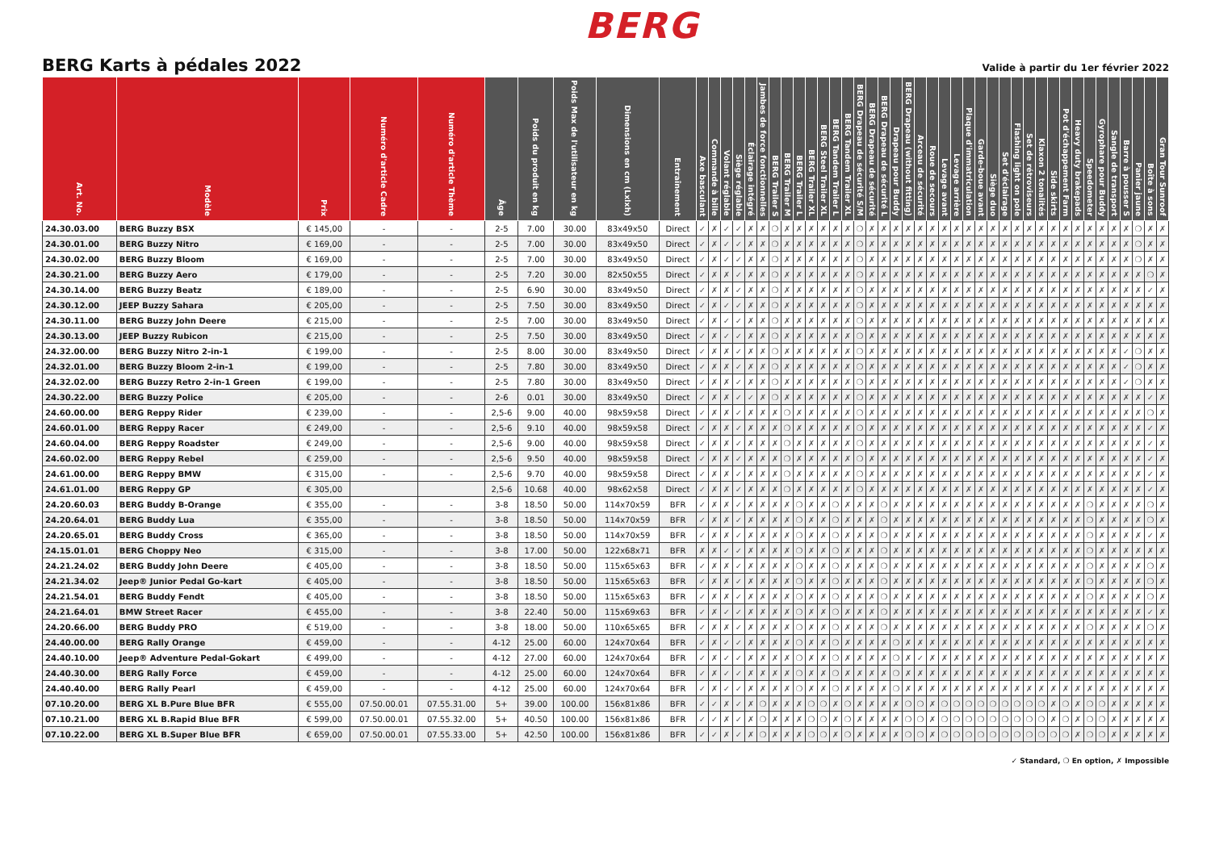BERG Karts à pédales 2022
BERG
Valide à partir du 1er février 2022
| Art. No. | Modèle | Prix | Numéro d'article Cadre | Numéro d'article Thème | Âge | Poids du produit en kg | Poids Max de l'utilisateur en kg | Dimensions en cm (Lxlxh) | Entraînement | Axe basculant | Commande à bille | Volant réglable | Siège réglable | Éclairage intégré | Jambes de force fonctionnelles | BERG Trailer S | BERG Trailer M | BERG Trailer L | BERG Trailer XL | BERG Steel Trailer XL | BERG Tandem Trailer L | BERG Tandem Trailer XL | BERG Drapeau de sécurité S/M | BERG Drapeau de sécurité | BERG Drapeau de sécurité L | Drapeau pour Buddy | BERG Drapeau (without fitting) | Arceau de sécurité | Roue de secours | Levage avant | Levage arrière | Plaque d'immatriculation | Garde-boue avant | Siège duo | Set d'éclairage | Flashing light on pole | Set de rétroviseurs | Klaxon 2 tonalités | Side skirts | Pot d'échappement Farm | Heavy duty brakepads | Speedometer | Gyrophare pour Buddy | Sangle de transport | Barre à pousser S | Panier jaune | Boîte à sons | Gran Tour Sunroof |
| --- | --- | --- | --- | --- | --- | --- | --- | --- | --- | --- | --- | --- | --- | --- | --- | --- | --- | --- | --- | --- | --- | --- | --- | --- | --- | --- | --- | --- | --- | --- | --- | --- | --- | --- | --- | --- | --- | --- | --- | --- | --- | --- | --- | --- | --- | --- | --- | --- |
| 24.30.03.00 | BERG Buzzy BSX | € 145,00 | - | - | 2-5 | 7.00 | 30.00 | 83x49x50 | Direct | ✓ | ✗ | ✓ | ✓ | ✗ | ✗ | ❍ | ✗ | ✗ | ✗ | ✗ | ✗ | ✗ | ❍ | ✗ | ✗ | ✗ | ✗ | ✗ | ✗ | ✗ | ✗ | ✗ | ✗ | ✗ | ✗ | ✗ | ✗ | ✗ | ✗ | ✗ | ✗ | ✗ | ✗ | ✗ | ✗ | ❍ | ✗ | ✗ |
| 24.30.01.00 | BERG Buzzy Nitro | € 169,00 | - | - | 2-5 | 7.00 | 30.00 | 83x49x50 | Direct | ✓ | ✗ | ✓ | ✓ | ✗ | ✗ | ❍ | ✗ | ✗ | ✗ | ✗ | ✗ | ✗ | ❍ | ✗ | ✗ | ✗ | ✗ | ✗ | ✗ | ✗ | ✗ | ✗ | ✗ | ✗ | ✗ | ✗ | ✗ | ✗ | ✗ | ✗ | ✗ | ✗ | ✗ | ✗ | ✗ | ❍ | ✗ | ✗ |
| 24.30.02.00 | BERG Buzzy Bloom | € 169,00 | - | - | 2-5 | 7.00 | 30.00 | 83x49x50 | Direct | ✓ | ✗ | ✓ | ✓ | ✗ | ✗ | ❍ | ✗ | ✗ | ✗ | ✗ | ✗ | ✗ | ❍ | ✗ | ✗ | ✗ | ✗ | ✗ | ✗ | ✗ | ✗ | ✗ | ✗ | ✗ | ✗ | ✗ | ✗ | ✗ | ✗ | ✗ | ✗ | ✗ | ✗ | ✗ | ✗ | ❍ | ✗ | ✗ |
| 24.30.21.00 | BERG Buzzy Aero | € 179,00 | - | - | 2-5 | 7.20 | 30.00 | 82x50x55 | Direct | ✓ | ✗ | ✗ | ✓ | ✗ | ✗ | ❍ | ✗ | ✗ | ✗ | ✗ | ✗ | ✗ | ❍ | ✗ | ✗ | ✗ | ✗ | ✗ | ✗ | ✗ | ✗ | ✗ | ✗ | ✗ | ✗ | ✗ | ✗ | ✗ | ✗ | ✗ | ✗ | ✗ | ✗ | ✗ | ✗ | ✗ | ❍ | ✗ |
| 24.30.14.00 | BERG Buzzy Beatz | € 189,00 | - | - | 2-5 | 6.90 | 30.00 | 83x49x50 | Direct | ✓ | ✗ | ✗ | ✓ | ✗ | ✗ | ❍ | ✗ | ✗ | ✗ | ✗ | ✗ | ✗ | ❍ | ✗ | ✗ | ✗ | ✗ | ✗ | ✗ | ✗ | ✗ | ✗ | ✗ | ✗ | ✗ | ✗ | ✗ | ✗ | ✗ | ✗ | ✗ | ✗ | ✗ | ✗ | ✗ | ✗ | ✓ | ✗ |
| 24.30.12.00 | JEEP Buzzy Sahara | € 205,00 | - | - | 2-5 | 7.50 | 30.00 | 83x49x50 | Direct | ✓ | ✗ | ✓ | ✓ | ✗ | ✗ | ❍ | ✗ | ✗ | ✗ | ✗ | ✗ | ✗ | ❍ | ✗ | ✗ | ✗ | ✗ | ✗ | ✗ | ✗ | ✗ | ✗ | ✗ | ✗ | ✗ | ✗ | ✗ | ✗ | ✗ | ✗ | ✗ | ✗ | ✗ | ✗ | ✗ | ✗ | ✗ | ✗ |
| 24.30.11.00 | BERG Buzzy John Deere | € 215,00 | - | - | 2-5 | 7.00 | 30.00 | 83x49x50 | Direct | ✓ | ✗ | ✓ | ✓ | ✗ | ✗ | ❍ | ✗ | ✗ | ✗ | ✗ | ✗ | ✗ | ❍ | ✗ | ✗ | ✗ | ✗ | ✗ | ✗ | ✗ | ✗ | ✗ | ✗ | ✗ | ✗ | ✗ | ✗ | ✗ | ✗ | ✗ | ✗ | ✗ | ✗ | ✗ | ✗ | ✗ | ✗ | ✗ |
| 24.30.13.00 | JEEP Buzzy Rubicon | € 215,00 | - | - | 2-5 | 7.50 | 30.00 | 83x49x50 | Direct | ✓ | ✗ | ✓ | ✓ | ✗ | ✗ | ❍ | ✗ | ✗ | ✗ | ✗ | ✗ | ✗ | ❍ | ✗ | ✗ | ✗ | ✗ | ✗ | ✗ | ✗ | ✗ | ✗ | ✗ | ✗ | ✗ | ✗ | ✗ | ✗ | ✗ | ✗ | ✗ | ✗ | ✗ | ✗ | ✗ | ✗ | ✗ | ✗ |
| 24.32.00.00 | BERG Buzzy Nitro 2-in-1 | € 199,00 | - | - | 2-5 | 8.00 | 30.00 | 83x49x50 | Direct | ✓ | ✗ | ✗ | ✓ | ✗ | ✗ | ❍ | ✗ | ✗ | ✗ | ✗ | ✗ | ✗ | ❍ | ✗ | ✗ | ✗ | ✗ | ✗ | ✗ | ✗ | ✗ | ✗ | ✗ | ✗ | ✗ | ✗ | ✗ | ✗ | ✗ | ✗ | ✗ | ✗ | ✗ | ✗ | ✓ | ❍ | ✗ | ✗ |
| 24.32.01.00 | BERG Buzzy Bloom 2-in-1 | € 199,00 | - | - | 2-5 | 7.80 | 30.00 | 83x49x50 | Direct | ✓ | ✗ | ✗ | ✓ | ✗ | ✗ | ❍ | ✗ | ✗ | ✗ | ✗ | ✗ | ✗ | ❍ | ✗ | ✗ | ✗ | ✗ | ✗ | ✗ | ✗ | ✗ | ✗ | ✗ | ✗ | ✗ | ✗ | ✗ | ✗ | ✗ | ✗ | ✗ | ✗ | ✗ | ✗ | ✓ | ❍ | ✗ | ✗ |
| 24.32.02.00 | BERG Buzzy Retro 2-in-1 Green | € 199,00 | - | - | 2-5 | 7.80 | 30.00 | 83x49x50 | Direct | ✓ | ✗ | ✗ | ✓ | ✗ | ✗ | ❍ | ✗ | ✗ | ✗ | ✗ | ✗ | ✗ | ❍ | ✗ | ✗ | ✗ | ✗ | ✗ | ✗ | ✗ | ✗ | ✗ | ✗ | ✗ | ✗ | ✗ | ✗ | ✗ | ✗ | ✗ | ✗ | ✗ | ✗ | ✗ | ✓ | ❍ | ✗ | ✗ |
| 24.30.22.00 | BERG Buzzy Police | € 205,00 | - | - | 2-6 | 0.01 | 30.00 | 83x49x50 | Direct | ✓ | ✗ | ✗ | ✓ | ✓ | ✗ | ❍ | ✗ | ✗ | ✗ | ✗ | ✗ | ✗ | ❍ | ✗ | ✗ | ✗ | ✗ | ✗ | ✗ | ✗ | ✗ | ✗ | ✗ | ✗ | ✗ | ✗ | ✗ | ✗ | ✗ | ✗ | ✗ | ✗ | ✗ | ✗ | ✗ | ✗ | ✓ | ✗ |
| 24.60.00.00 | BERG Reppy Rider | € 239,00 | - | - | 2,5-6 | 9.00 | 40.00 | 98x59x58 | Direct | ✓ | ✗ | ✗ | ✓ | ✗ | ✗ | ✗ | ❍ | ✗ | ✗ | ✗ | ✗ | ✗ | ❍ | ✗ | ✗ | ✗ | ✗ | ✗ | ✗ | ✗ | ✗ | ✗ | ✗ | ✗ | ✗ | ✗ | ✗ | ✗ | ✗ | ✗ | ✗ | ✗ | ✗ | ✗ | ✗ | ✗ | ❍ | ✗ |
| 24.60.01.00 | BERG Reppy Racer | € 249,00 | - | - | 2,5-6 | 9.10 | 40.00 | 98x59x58 | Direct | ✓ | ✗ | ✗ | ✓ | ✗ | ✗ | ✗ | ❍ | ✗ | ✗ | ✗ | ✗ | ✗ | ❍ | ✗ | ✗ | ✗ | ✗ | ✗ | ✗ | ✗ | ✗ | ✗ | ✗ | ✗ | ✗ | ✗ | ✗ | ✗ | ✗ | ✗ | ✗ | ✗ | ✗ | ✗ | ✗ | ✗ | ✓ | ✗ |
| 24.60.04.00 | BERG Reppy Roadster | € 249,00 | - | - | 2,5-6 | 9.00 | 40.00 | 98x59x58 | Direct | ✓ | ✗ | ✗ | ✓ | ✗ | ✗ | ✗ | ❍ | ✗ | ✗ | ✗ | ✗ | ✗ | ❍ | ✗ | ✗ | ✗ | ✗ | ✗ | ✗ | ✗ | ✗ | ✗ | ✗ | ✗ | ✗ | ✗ | ✗ | ✗ | ✗ | ✗ | ✗ | ✗ | ✗ | ✗ | ✗ | ✗ | ✓ | ✗ |
| 24.60.02.00 | BERG Reppy Rebel | € 259,00 | - | - | 2,5-6 | 9.50 | 40.00 | 98x59x58 | Direct | ✓ | ✗ | ✗ | ✓ | ✗ | ✗ | ✗ | ❍ | ✗ | ✗ | ✗ | ✗ | ✗ | ❍ | ✗ | ✗ | ✗ | ✗ | ✗ | ✗ | ✗ | ✗ | ✗ | ✗ | ✗ | ✗ | ✗ | ✗ | ✗ | ✗ | ✗ | ✗ | ✗ | ✗ | ✗ | ✗ | ✗ | ✓ | ✗ |
| 24.61.00.00 | BERG Reppy BMW | € 315,00 | - | - | 2,5-6 | 9.70 | 40.00 | 98x59x58 | Direct | ✓ | ✗ | ✗ | ✓ | ✗ | ✗ | ✗ | ❍ | ✗ | ✗ | ✗ | ✗ | ✗ | ❍ | ✗ | ✗ | ✗ | ✗ | ✗ | ✗ | ✗ | ✗ | ✗ | ✗ | ✗ | ✗ | ✗ | ✗ | ✗ | ✗ | ✗ | ✗ | ✗ | ✗ | ✗ | ✗ | ✗ | ✓ | ✗ |
| 24.61.01.00 | BERG Reppy GP | € 305,00 | | | 2,5-6 | 10.68 | 40.00 | 98x62x58 | Direct | ✓ | ✗ | ✗ | ✓ | ✗ | ✗ | ✗ | ❍ | ✗ | ✗ | ✗ | ✗ | ✗ | ❍ | ✗ | ✗ | ✗ | ✗ | ✗ | ✗ | ✗ | ✗ | ✗ | ✗ | ✗ | ✗ | ✗ | ✗ | ✗ | ✗ | ✗ | ✗ | ✗ | ✗ | ✗ | ✗ | ✗ | ✓ | ✗ |
| 24.20.60.03 | BERG Buddy B-Orange | € 355,00 | - | - | 3-8 | 18.50 | 50.00 | 114x70x59 | BFR | ✓ | ✗ | ✗ | ✓ | ✗ | ✗ | ✗ | ✗ | ❍ | ✗ | ✗ | ❍ | ✗ | ✗ | ✗ | ❍ | ✗ | ✗ | ✗ | ✗ | ✗ | ✗ | ✗ | ✗ | ✗ | ✗ | ✗ | ✗ | ✗ | ✗ | ✗ | ✗ | ❍ | ✗ | ✗ | ✗ | ✗ | ❍ | ✗ |
| 24.20.64.01 | BERG Buddy Lua | € 355,00 | - | - | 3-8 | 18.50 | 50.00 | 114x70x59 | BFR | ✓ | ✗ | ✗ | ✓ | ✗ | ✗ | ✗ | ✗ | ❍ | ✗ | ✗ | ❍ | ✗ | ✗ | ✗ | ❍ | ✗ | ✗ | ✗ | ✗ | ✗ | ✗ | ✗ | ✗ | ✗ | ✗ | ✗ | ✗ | ✗ | ✗ | ✗ | ✗ | ❍ | ✗ | ✗ | ✗ | ✗ | ❍ | ✗ |
| 24.20.65.01 | BERG Buddy Cross | € 365,00 | - | - | 3-8 | 18.50 | 50.00 | 114x70x59 | BFR | ✓ | ✗ | ✗ | ✓ | ✗ | ✗ | ✗ | ✗ | ❍ | ✗ | ✗ | ❍ | ✗ | ✗ | ✗ | ❍ | ✗ | ✗ | ✗ | ✗ | ✗ | ✗ | ✗ | ✗ | ✗ | ✗ | ✗ | ✗ | ✗ | ✗ | ✗ | ✗ | ❍ | ✗ | ✗ | ✗ | ✗ | ✓ | ✗ |
| 24.15.01.01 | BERG Choppy Neo | € 315,00 | - | - | 3-8 | 17.00 | 50.00 | 122x68x71 | BFR | ✗ | ✗ | ✓ | ✓ | ✗ | ✗ | ✗ | ✗ | ❍ | ✗ | ✗ | ❍ | ✗ | ✗ | ✗ | ❍ | ✗ | ✗ | ✗ | ✗ | ✗ | ✗ | ✗ | ✗ | ✗ | ✗ | ✗ | ✗ | ✗ | ✗ | ✗ | ✗ | ❍ | ✗ | ✗ | ✗ | ✗ | ✗ | ✗ |
| 24.21.24.02 | BERG Buddy John Deere | € 405,00 | - | - | 3-8 | 18.50 | 50.00 | 115x65x63 | BFR | ✓ | ✗ | ✗ | ✓ | ✗ | ✗ | ✗ | ✗ | ❍ | ✗ | ✗ | ❍ | ✗ | ✗ | ✗ | ❍ | ✗ | ✗ | ✗ | ✗ | ✗ | ✗ | ✗ | ✗ | ✗ | ✗ | ✗ | ✗ | ✗ | ✗ | ✗ | ✗ | ❍ | ✗ | ✗ | ✗ | ✗ | ❍ | ✗ |
| 24.21.34.02 | Jeep® Junior Pedal Go-kart | € 405,00 | - | - | 3-8 | 18.50 | 50.00 | 115x65x63 | BFR | ✓ | ✗ | ✗ | ✓ | ✗ | ✗ | ✗ | ✗ | ❍ | ✗ | ✗ | ❍ | ✗ | ✗ | ✗ | ❍ | ✗ | ✗ | ✗ | ✗ | ✗ | ✗ | ✗ | ✗ | ✗ | ✗ | ✗ | ✗ | ✗ | ✗ | ✗ | ✗ | ❍ | ✗ | ✗ | ✗ | ✗ | ❍ | ✗ |
| 24.21.54.01 | BERG Buddy Fendt | € 405,00 | - | - | 3-8 | 18.50 | 50.00 | 115x65x63 | BFR | ✓ | ✗ | ✗ | ✓ | ✗ | ✗ | ✗ | ✗ | ❍ | ✗ | ✗ | ❍ | ✗ | ✗ | ✗ | ❍ | ✗ | ✗ | ✗ | ✗ | ✗ | ✗ | ✗ | ✗ | ✗ | ✗ | ✗ | ✗ | ✗ | ✗ | ✗ | ✗ | ❍ | ✗ | ✗ | ✗ | ✗ | ❍ | ✗ |
| 24.21.64.01 | BMW Street Racer | € 455,00 | - | - | 3-8 | 22.40 | 50.00 | 115x69x63 | BFR | ✓ | ✗ | ✓ | ✓ | ✗ | ✗ | ✗ | ✗ | ❍ | ✗ | ✗ | ❍ | ✗ | ✗ | ✗ | ❍ | ✗ | ✗ | ✗ | ✗ | ✗ | ✗ | ✗ | ✗ | ✗ | ✗ | ✗ | ✗ | ✗ | ✗ | ✗ | ✗ | ✗ | ✗ | ✗ | ✗ | ✗ | ✓ | ✗ |
| 24.20.66.00 | BERG Buddy PRO | € 519,00 | - | - | 3-8 | 18.00 | 50.00 | 110x65x65 | BFR | ✓ | ✗ | ✗ | ✓ | ✗ | ✗ | ✗ | ✗ | ❍ | ✗ | ✗ | ❍ | ✗ | ✗ | ✗ | ❍ | ✗ | ✗ | ✗ | ✗ | ✗ | ✗ | ✗ | ✗ | ✗ | ✗ | ✗ | ✗ | ✗ | ✗ | ✗ | ✗ | ❍ | ✗ | ✗ | ✗ | ✗ | ❍ | ✗ |
| 24.40.00.00 | BERG Rally Orange | € 459,00 | - | - | 4-12 | 25.00 | 60.00 | 124x70x64 | BFR | ✓ | ✗ | ✓ | ✓ | ✗ | ✗ | ✗ | ✗ | ❍ | ✗ | ✗ | ❍ | ✗ | ✗ | ✗ | ✗ | ❍ | ✗ | ✗ | ✗ | ✗ | ✗ | ✗ | ✗ | ✗ | ✗ | ✗ | ✗ | ✗ | ✗ | ✗ | ✗ | ✗ | ✗ | ✗ | ✗ | ✗ | ✗ | ✗ |
| 24.40.10.00 | Jeep® Adventure Pedal-Gokart | € 499,00 | - | - | 4-12 | 27.00 | 60.00 | 124x70x64 | BFR | ✓ | ✗ | ✓ | ✓ | ✗ | ✗ | ✗ | ✗ | ❍ | ✗ | ✗ | ❍ | ✗ | ✗ | ✗ | ✗ | ❍ | ✗ | ✓ | ✗ | ✗ | ✗ | ✗ | ✗ | ✗ | ✗ | ✗ | ✗ | ✗ | ✗ | ✗ | ✗ | ✗ | ✗ | ✗ | ✗ | ✗ | ✗ | ✗ |
| 24.40.30.00 | BERG Rally Force | € 459,00 | - | - | 4-12 | 25.00 | 60.00 | 124x70x64 | BFR | ✓ | ✗ | ✓ | ✓ | ✗ | ✗ | ✗ | ✗ | ❍ | ✗ | ✗ | ❍ | ✗ | ✗ | ✗ | ✗ | ❍ | ✗ | ✗ | ✗ | ✗ | ✗ | ✗ | ✗ | ✗ | ✗ | ✗ | ✗ | ✗ | ✗ | ✗ | ✗ | ✗ | ✗ | ✗ | ✗ | ✗ | ✗ | ✗ |
| 24.40.40.00 | BERG Rally Pearl | € 459,00 | - | - | 4-12 | 25.00 | 60.00 | 124x70x64 | BFR | ✓ | ✗ | ✓ | ✓ | ✗ | ✗ | ✗ | ✗ | ❍ | ✗ | ✗ | ❍ | ✗ | ✗ | ✗ | ✗ | ❍ | ✗ | ✗ | ✗ | ✗ | ✗ | ✗ | ✗ | ✗ | ✗ | ✗ | ✗ | ✗ | ✗ | ✗ | ✗ | ✗ | ✗ | ✗ | ✗ | ✗ | ✗ | ✗ |
| 07.10.20.00 | BERG XL B.Pure Blue BFR | € 555,00 | 07.50.00.01 | 07.55.31.00 | 5+ | 39.00 | 100.00 | 156x81x86 | BFR | ✓ | ✓ | ✗ | ✓ | ✗ | ❍ | ✗ | ✗ | ✗ | ❍ | ❍ | ✗ | ❍ | ✗ | ✗ | ✗ | ✗ | ❍ | ❍ | ✗ | ❍ | ❍ | ❍ | ❍ | ❍ | ❍ | ❍ | ❍ | ❍ | ✗ | ❍ | ✗ | ❍ | ❍ | ✗ | ✗ | ✗ | ✗ | ✗ |
| 07.10.21.00 | BERG XL B.Rapid Blue BFR | € 599,00 | 07.50.00.01 | 07.55.32.00 | 5+ | 40.50 | 100.00 | 156x81x86 | BFR | ✓ | ✓ | ✗ | ✓ | ✗ | ❍ | ✗ | ✗ | ✗ | ❍ | ❍ | ✗ | ❍ | ✗ | ✗ | ✗ | ✗ | ❍ | ❍ | ✗ | ❍ | ❍ | ❍ | ❍ | ❍ | ❍ | ❍ | ❍ | ❍ | ✗ | ❍ | ✗ | ❍ | ❍ | ✗ | ✗ | ✗ | ✗ | ✗ |
| 07.10.22.00 | BERG XL B.Super Blue BFR | € 659,00 | 07.50.00.01 | 07.55.33.00 | 5+ | 42.50 | 100.00 | 156x81x86 | BFR | ✓ | ✓ | ✗ | ✓ | ✗ | ❍ | ✗ | ✗ | ✗ | ❍ | ❍ | ✗ | ❍ | ✗ | ✗ | ✗ | ✗ | ❍ | ❍ | ✗ | ❍ | ❍ | ❍ | ❍ | ❍ | ❍ | ❍ | ❍ | ❍ | ❍ | ❍ | ✗ | ❍ | ❍ | ✗ | ✗ | ✗ | ✗ | ✗ |
✓ Standard, ❍ En option, ✗ Impossible